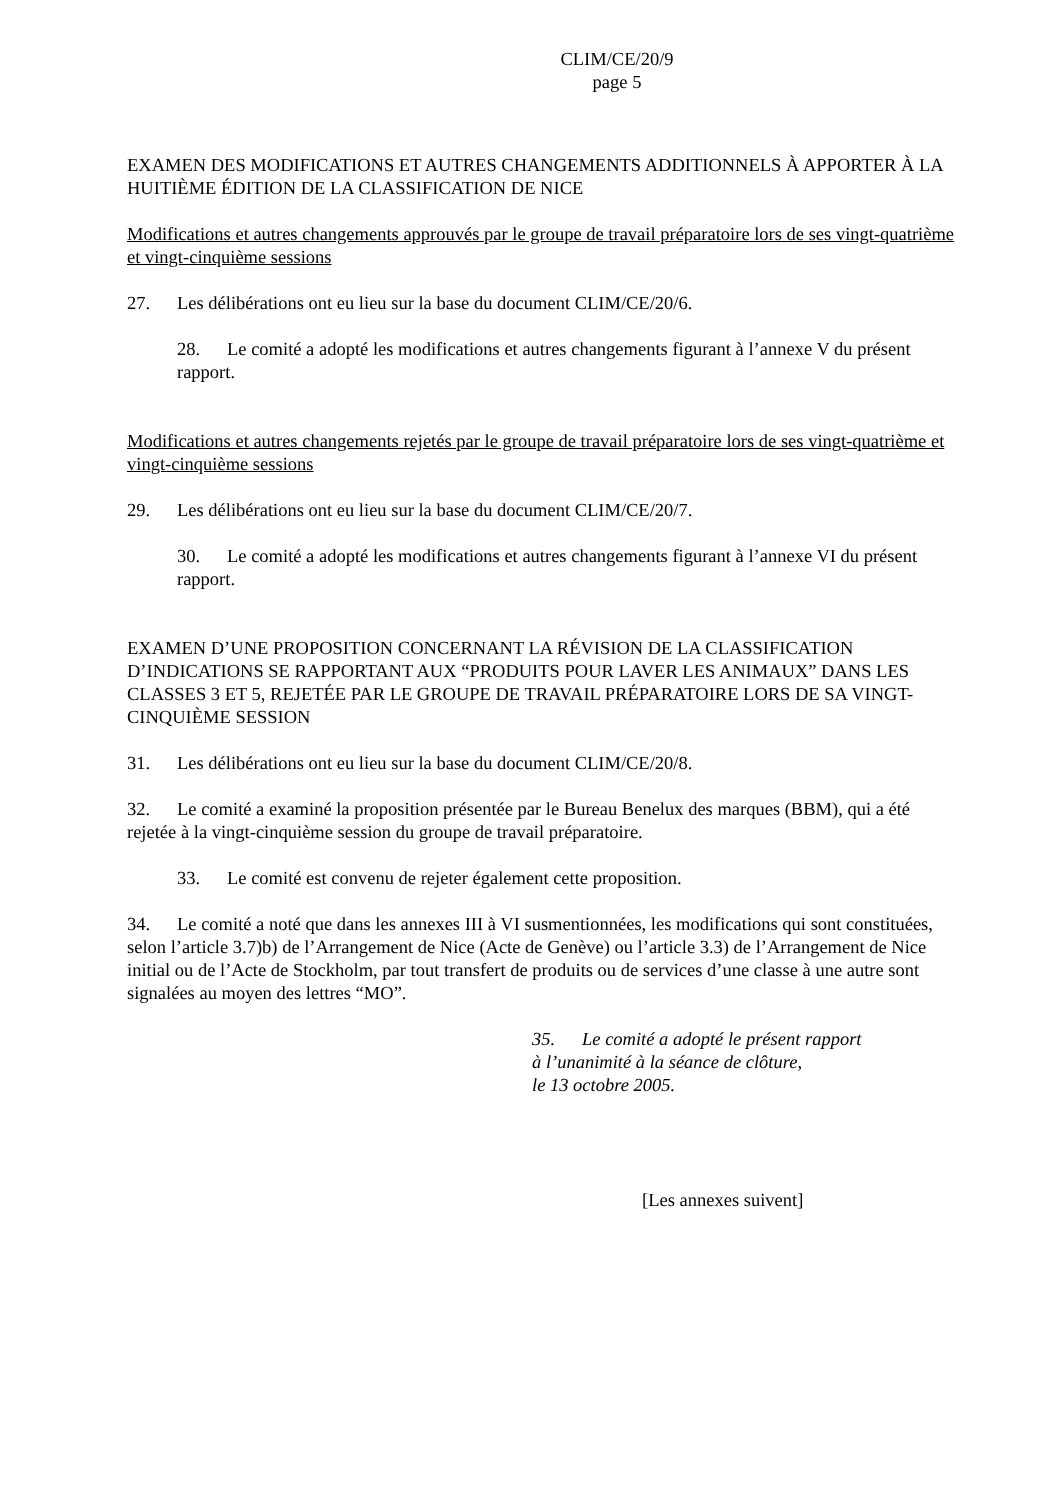CLIM/CE/20/9
page 5
EXAMEN DES MODIFICATIONS ET AUTRES CHANGEMENTS ADDITIONNELS À APPORTER À LA HUITIÈME ÉDITION DE LA CLASSIFICATION DE NICE
Modifications et autres changements approuvés par le groupe de travail préparatoire lors de ses vingt-quatrième et vingt-cinquième sessions
27. Les délibérations ont eu lieu sur la base du document CLIM/CE/20/6.
28. Le comité a adopté les modifications et autres changements figurant à l’annexe V du présent rapport.
Modifications et autres changements rejetés par le groupe de travail préparatoire lors de ses vingt-quatrième et vingt-cinquième sessions
29. Les délibérations ont eu lieu sur la base du document CLIM/CE/20/7.
30. Le comité a adopté les modifications et autres changements figurant à l’annexe VI du présent rapport.
EXAMEN D’UNE PROPOSITION CONCERNANT LA RÉVISION DE LA CLASSIFICATION D’INDICATIONS SE RAPPORTANT AUX “PRODUITS POUR LAVER LES ANIMAUX” DANS LES CLASSES 3 ET 5, REJETÉE PAR LE GROUPE DE TRAVAIL PRÉPARATOIRE LORS DE SA VINGT-CINQUIÈME SESSION
31. Les délibérations ont eu lieu sur la base du document CLIM/CE/20/8.
32. Le comité a examiné la proposition présentée par le Bureau Benelux des marques (BBM), qui a été rejetée à la vingt-cinquième session du groupe de travail préparatoire.
33. Le comité est convenu de rejeter également cette proposition.
34. Le comité a noté que dans les annexes III à VI susmentionnées, les modifications qui sont constituées, selon l’article 3.7)b) de l’Arrangement de Nice (Acte de Genève) ou l’article 3.3) de l’Arrangement de Nice initial ou de l’Acte de Stockholm, par tout transfert de produits ou de services d’une classe à une autre sont signalées au moyen des lettres “MO”.
35. Le comité a adopté le présent rapport
à l’unanimité à la séance de clôture,
le 13 octobre 2005.
[Les annexes suivent]